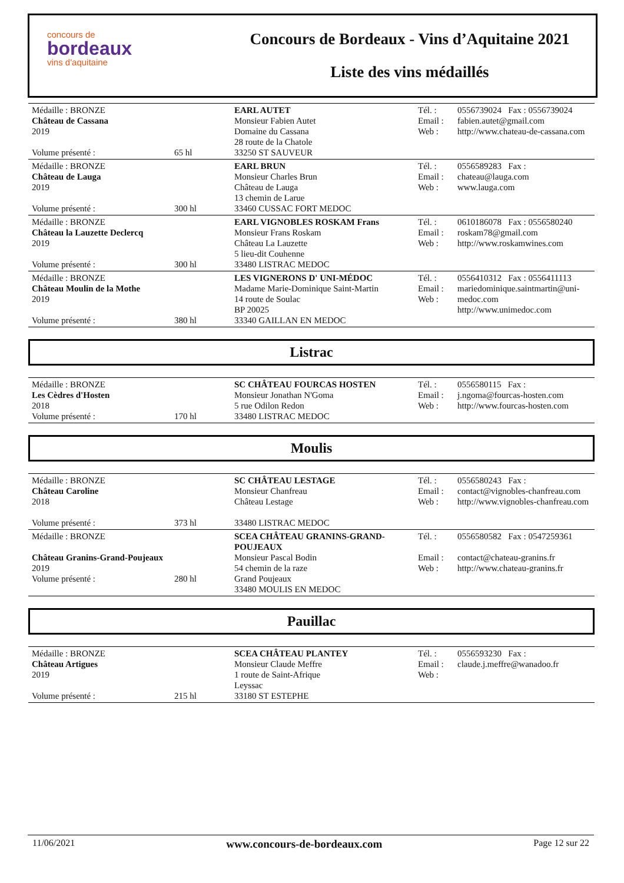concours de
bordeaux
vins d'aquitaine
Concours de Bordeaux - Vins d’Aquitaine 2021
Liste des vins médaillés
| Médaille : BRONZE Château de Cassana 2019 Volume présenté : | 65 hl | EARL AUTET Monsieur Fabien Autet Domaine du Cassana 28 route de la Chatole 33250 ST SAUVEUR | Tél. : Email : Web : | 0556739024 Fax : 0556739024 fabien.autet@gmail.com http://www.chateau-de-cassana.com |
| Médaille : BRONZE Château de Lauga 2019 Volume présenté : | 300 hl | EARL BRUN Monsieur Charles Brun Château de Lauga 13 chemin de Larue 33460 CUSSAC FORT MEDOC | Tél. : Email : Web : | 0556589283 Fax : chateau@lauga.com www.lauga.com |
| Médaille : BRONZE Château la Lauzette Declercq 2019 Volume présenté : | 300 hl | EARL VIGNOBLES ROSKAM Frans Monsieur Frans Roskam Château La Lauzette 5 lieu-dit Couhenne 33480 LISTRAC MEDOC | Tél. : Email : Web : | 0610186078 Fax : 0556580240 roskam78@gmail.com http://www.roskamwines.com |
| Médaille : BRONZE Château Moulin de la Mothe 2019 Volume présenté : | 380 hl | LES VIGNERONS D' UNI-MÉDOC Madame Marie-Dominique Saint-Martin 14 route de Soulac BP 20025 33340 GAILLAN EN MEDOC | Tél. : Email : Web : | 0556410312 Fax : 0556411113 mariedominique.saintmartin@uni-medoc.com http://www.unimedoc.com |
Listrac
| Médaille : BRONZE Les Cèdres d'Hosten 2018 Volume présenté : | 170 hl | SC CHÂTEAU FOURCAS HOSTEN Monsieur Jonathan N'Goma 5 rue Odilon Redon 33480 LISTRAC MEDOC | Tél. : Email : Web : | 0556580115 Fax : j.ngoma@fourcas-hosten.com http://www.fourcas-hosten.com |
Moulis
| Médaille : BRONZE Château Caroline 2018 Volume présenté : | 373 hl | SC CHÂTEAU LESTAGE Monsieur Chanfreau Château Lestage 33480 LISTRAC MEDOC | Tél. : Email : Web : | 0556580243 Fax : contact@vignobles-chanfreau.com http://www.vignobles-chanfreau.com |
| Médaille : BRONZE Château Granins-Grand-Poujeaux 2019 Volume présenté : | 280 hl | SCEA CHÂTEAU GRANINS-GRAND-POUJEAUX Monsieur Pascal Bodin 54 chemin de la raze Grand Poujeaux 33480 MOULIS EN MEDOC | Tél. : Email : Web : | 0556580582 Fax : 0547259361 contact@chateau-granins.fr http://www.chateau-granins.fr |
Pauillac
| Médaille : BRONZE Château Artigues 2019 Volume présenté : | 215 hl | SCEA CHÂTEAU PLANTEY Monsieur Claude Meffre 1 route de Saint-Afrique Leyssac 33180 ST ESTEPHE | Tél. : Email : Web : | 0556593230 Fax : claude.j.meffre@wanadoo.fr |
11/06/2021 www.concours-de-bordeaux.com Page 12 sur 22